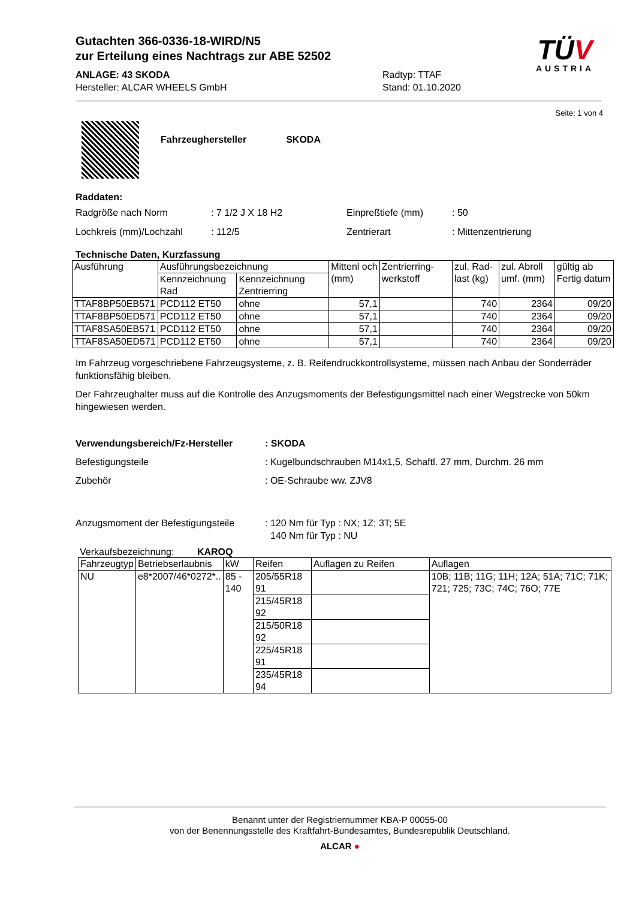TÜV
AUSTRIA
Gutachten 366-0336-18-WIRD/N5
zur Erteilung eines Nachtrags zur ABE 52502
ANLAGE: 43 SKODA
Hersteller: ALCAR WHEELS GmbH
Radtyp: TTAF
Stand: 01.10.2020
Seite: 1 von 4
Fahrzeughersteller SKODA
Raddaten:
| Radgröße nach Norm | : 7 1/2 J X 18 H2 | Einpreßtiefe (mm) | : 50 |
| Lochkreis (mm)/Lochzahl | : 112/5 | Zentrierart | : Mittenzentrierung |
Technische Daten, Kurzfassung
| Ausführung | Ausführungsbezeichnung | | Mittenl och (mm) | Zentrierring-werkstoff | zul. Rad-last (kg) | zul. Abroll umf. (mm) | gültig ab Fertig datum |
| --- | --- | --- | --- | --- | --- | --- | --- |
| | Kennzeichnung Rad | Kennzeichnung Zentrierring | | | | | |
| TTAF8BP50EB571 | PCD112 ET50 | ohne | 57,1 | | 740 | 2364 | 09/20 |
| TTAF8BP50ED571 | PCD112 ET50 | ohne | 57,1 | | 740 | 2364 | 09/20 |
| TTAF8SA50EB571 | PCD112 ET50 | ohne | 57,1 | | 740 | 2364 | 09/20 |
| TTAF8SA50ED571 | PCD112 ET50 | ohne | 57,1 | | 740 | 2364 | 09/20 |
Im Fahrzeug vorgeschriebene Fahrzeugsysteme, z. B. Reifendruckkontrollsysteme, müssen nach Anbau der Sonderräder funktionsfähig bleiben.
Der Fahrzeughalter muss auf die Kontrolle des Anzugsmoments der Befestigungsmittel nach einer Wegstrecke von 50km hingewiesen werden.
| Verwendungsbereich/Fz-Hersteller | : SKODA |
| Befestigungsteile | : Kugelbundschrauben M14x1,5, Schaftl. 27 mm, Durchm. 26 mm |
| Zubehör | : OE-Schraube ww. ZJV8 |
| Anzugsmoment der Befestigungsteile | : 120 Nm für Typ : NX; 1Z; 3T; 5E 140 Nm für Typ : NU |
Verkaufsbezeichnung: KAROQ
| Fahrzeugtyp | Betriebserlaubnis | kW | Reifen | Auflagen zu Reifen | Auflagen |
| --- | --- | --- | --- | --- | --- |
| NU | e8*2007/46*0272*.. | 85 - 140 | 205/55R18 91 | | 10B; 11B; 11G; 11H; 12A; 51A; 71C; 71K; 721; 725; 73C; 74C; 76O; 77E |
| | | | 215/45R18 92 | | |
| | | | 215/50R18 92 | | |
| | | | 225/45R18 91 | | |
| | | | 235/45R18 94 | | |
Benannt unter der Registriernummer KBA-P 00055-00
von der Benennungsstelle des Kraftfahrt-Bundesamtes, Bundesrepublik Deutschland.
ALCAR ●